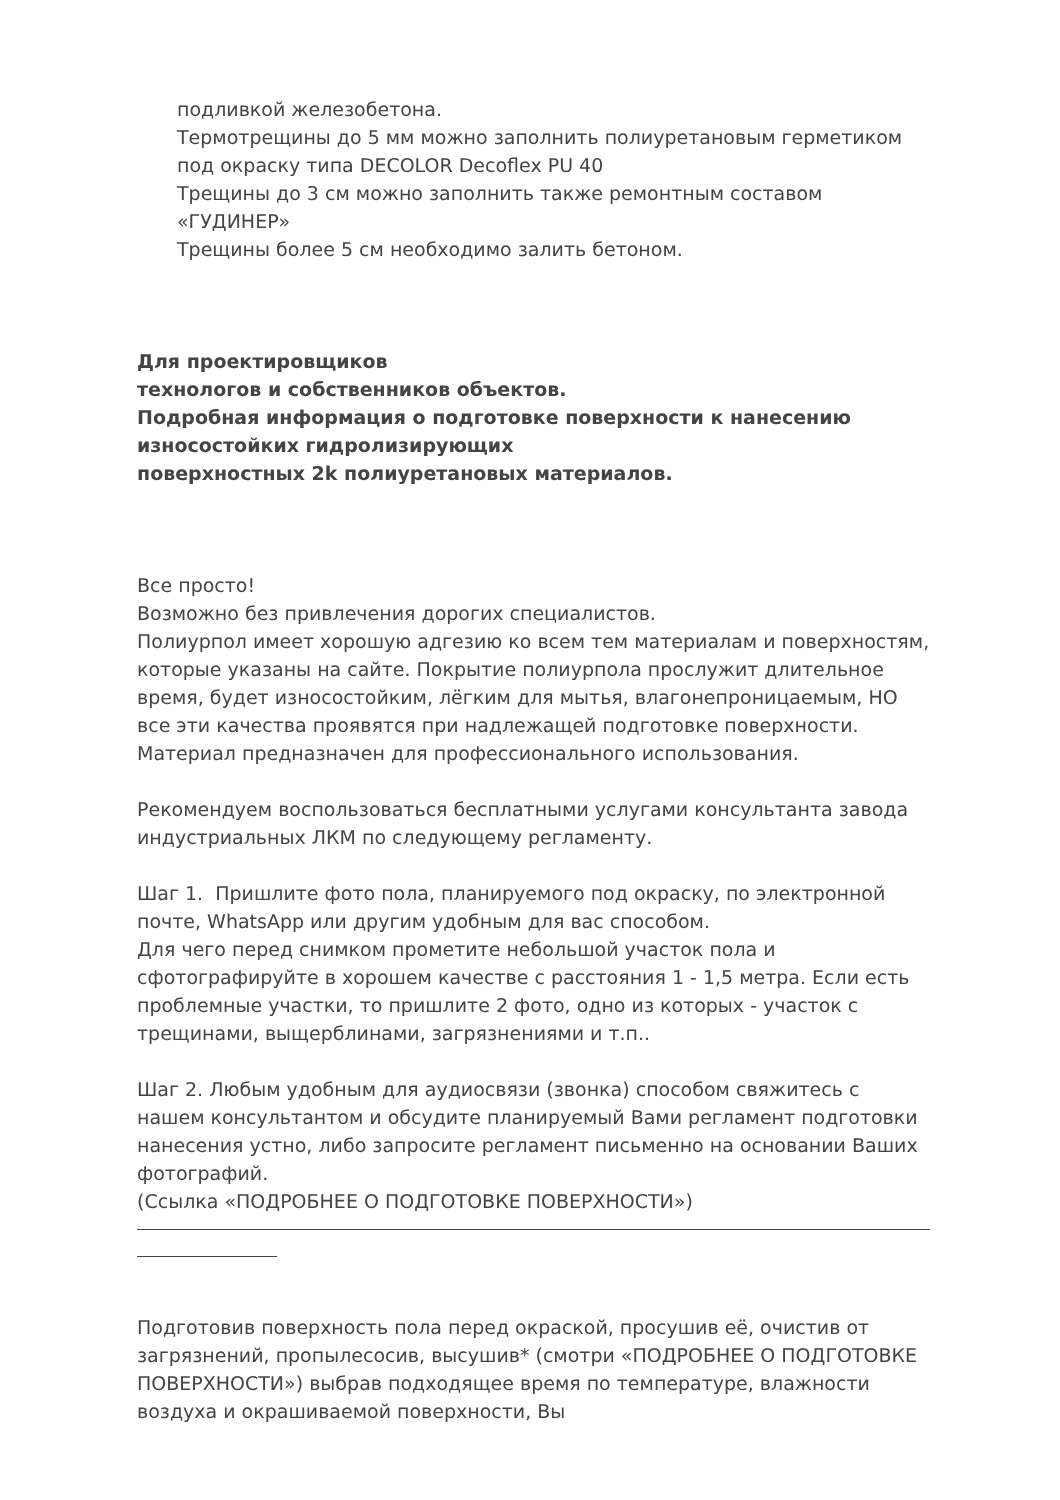подливкой железобетона.
Термотрещины до 5 мм можно заполнить полиуретановым герметиком под окраску типа DECOLOR Decoflex PU 40
Трещины до 3 см можно заполнить также ремонтным составом «ГУДИНЕР»
Трещины более 5 см необходимо залить бетоном.
Для проектировщиков
технологов и собственников объектов.
Подробная информация о подготовке поверхности к нанесению износостойких гидролизирующих
поверхностных 2k полиуретановых материалов.
Все просто!
Возможно без привлечения дорогих специалистов.
Полиурпол имеет хорошую адгезию ко всем тем материалам и поверхностям, которые указаны на сайте. Покрытие полиурпола прослужит длительное время, будет износостойким, лёгким для мытья, влагонепроницаемым, НО все эти качества проявятся при надлежащей подготовке поверхности. Материал предназначен для профессионального использования.
Рекомендуем воспользоваться бесплатными услугами консультанта завода индустриальных ЛКМ по следующему регламенту.
Шаг 1. Пришлите фото пола, планируемого под окраску, по электронной почте, WhatsApp или другим удобным для вас способом.
Для чего перед снимком прометите небольшой участок пола и сфотографируйте в хорошем качестве с расстояния 1 - 1,5 метра. Если есть проблемные участки, то пришлите 2 фото, одно из которых - участок с трещинами, выщерблинами, загрязнениями и т.п..
Шаг 2. Любым удобным для аудиосвязи (звонка) способом свяжитесь с нашем консультантом и обсудите планируемый Вами регламент подготовки нанесения устно, либо запросите регламент письменно на основании Ваших фотографий.
(Ссылка «ПОДРОБНЕЕ О ПОДГОТОВКЕ ПОВЕРХНОСТИ»)
Подготовив поверхность пола перед окраской, просушив её, очистив от загрязнений, пропылесосив, высушив* (смотри «ПОДРОБНЕЕ О ПОДГОТОВКЕ ПОВЕРХНОСТИ») выбрав подходящее время по температуре, влажности воздуха и окрашиваемой поверхности, Вы